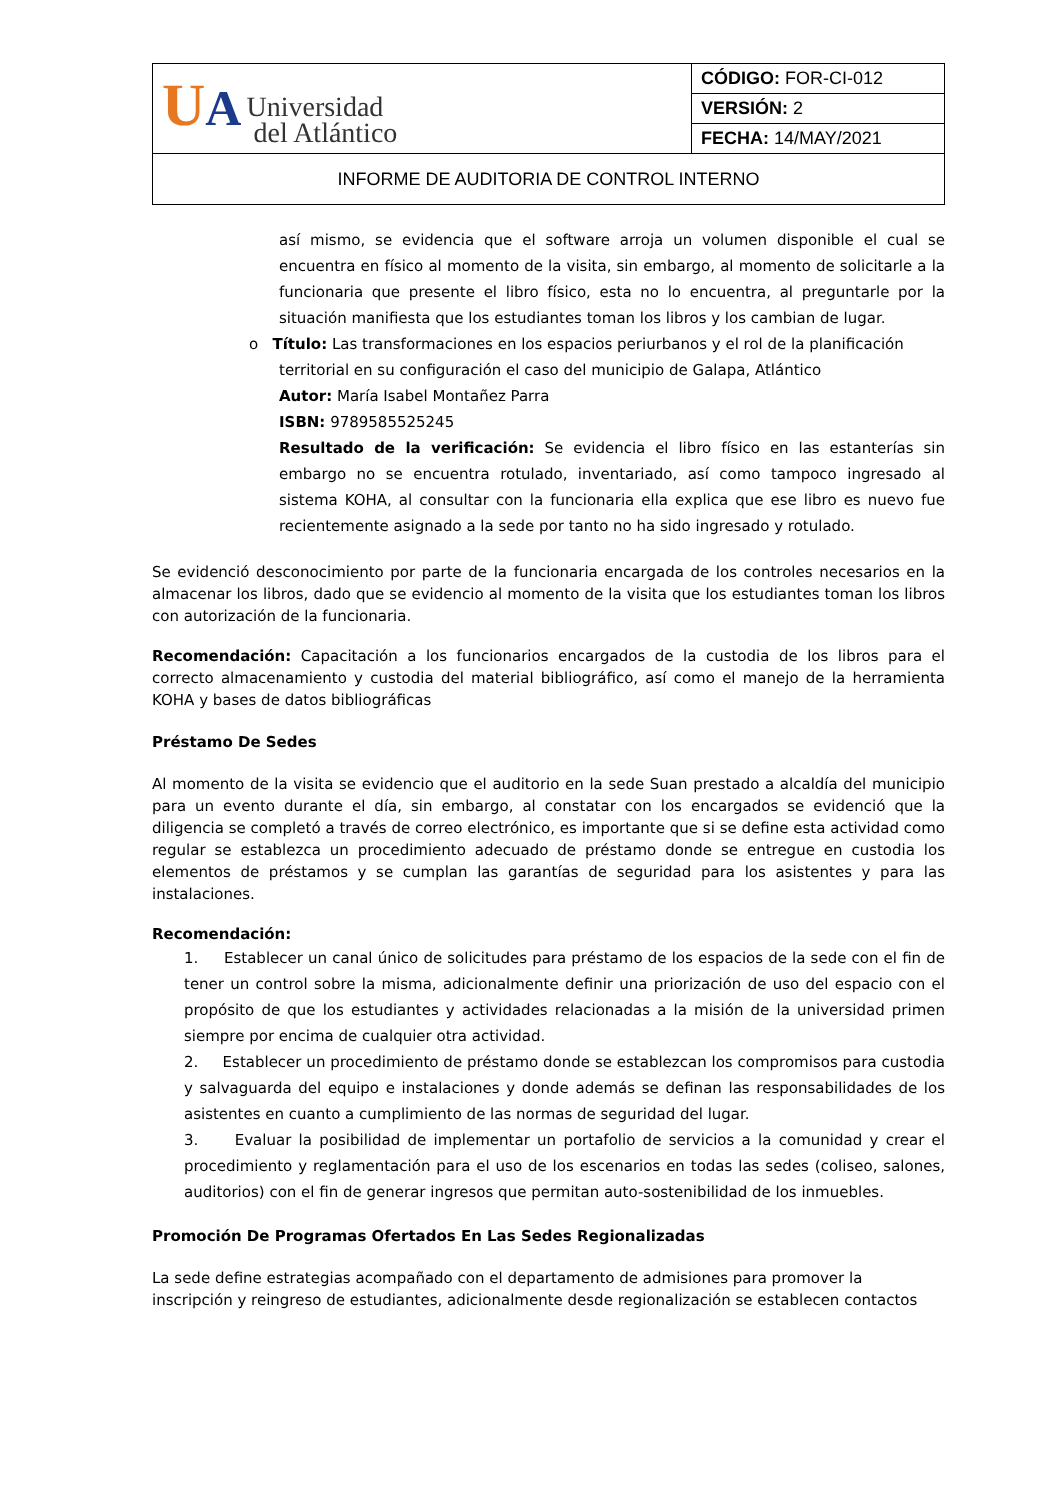| U A Universidad del Atlántico | CÓDIGO: FOR-CI-012 |
| | VERSIÓN: 2 |
| | FECHA: 14/MAY/2021 |
| INFORME DE AUDITORIA DE CONTROL INTERNO | |
así mismo, se evidencia que el software arroja un volumen disponible el cual se encuentra en físico al momento de la visita, sin embargo, al momento de solicitarle a la funcionaria que presente el libro físico, esta no lo encuentra, al preguntarle por la situación manifiesta que los estudiantes toman los libros y los cambian de lugar.
o Título: Las transformaciones en los espacios periurbanos y el rol de la planificación
territorial en su configuración el caso del municipio de Galapa, Atlántico
Autor: María Isabel Montañez Parra
ISBN: 9789585525245
Resultado de la verificación: Se evidencia el libro físico en las estanterías sin embargo no se encuentra rotulado, inventariado, así como tampoco ingresado al sistema KOHA, al consultar con la funcionaria ella explica que ese libro es nuevo fue recientemente asignado a la sede por tanto no ha sido ingresado y rotulado.
Se evidenció desconocimiento por parte de la funcionaria encargada de los controles necesarios en la almacenar los libros, dado que se evidencio al momento de la visita que los estudiantes toman los libros con autorización de la funcionaria.
Recomendación: Capacitación a los funcionarios encargados de la custodia de los libros para el correcto almacenamiento y custodia del material bibliográfico, así como el manejo de la herramienta KOHA y bases de datos bibliográficas
Préstamo De Sedes
Al momento de la visita se evidencio que el auditorio en la sede Suan prestado a alcaldía del municipio para un evento durante el día, sin embargo, al constatar con los encargados se evidenció que la diligencia se completó a través de correo electrónico, es importante que si se define esta actividad como regular se establezca un procedimiento adecuado de préstamo donde se entregue en custodia los elementos de préstamos y se cumplan las garantías de seguridad para los asistentes y para las instalaciones.
Recomendación:
1. Establecer un canal único de solicitudes para préstamo de los espacios de la sede con el fin de tener un control sobre la misma, adicionalmente definir una priorización de uso del espacio con el propósito de que los estudiantes y actividades relacionadas a la misión de la universidad primen siempre por encima de cualquier otra actividad.
2. Establecer un procedimiento de préstamo donde se establezcan los compromisos para custodia y salvaguarda del equipo e instalaciones y donde además se definan las responsabilidades de los asistentes en cuanto a cumplimiento de las normas de seguridad del lugar.
3. Evaluar la posibilidad de implementar un portafolio de servicios a la comunidad y crear el procedimiento y reglamentación para el uso de los escenarios en todas las sedes (coliseo, salones, auditorios) con el fin de generar ingresos que permitan auto-sostenibilidad de los inmuebles.
Promoción De Programas Ofertados En Las Sedes Regionalizadas
La sede define estrategias acompañado con el departamento de admisiones para promover la inscripción y reingreso de estudiantes, adicionalmente desde regionalización se establecen contactos